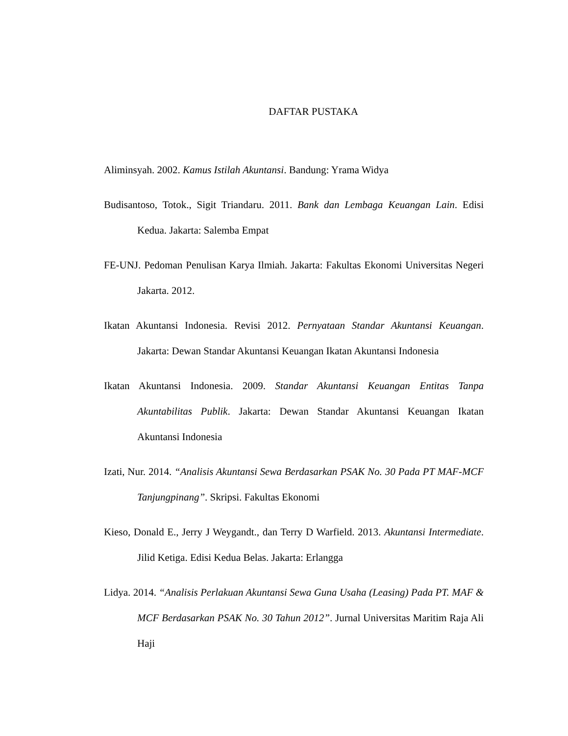DAFTAR PUSTAKA
Aliminsyah. 2002. Kamus Istilah Akuntansi. Bandung: Yrama Widya
Budisantoso, Totok., Sigit Triandaru. 2011. Bank dan Lembaga Keuangan Lain. Edisi Kedua. Jakarta: Salemba Empat
FE-UNJ. Pedoman Penulisan Karya Ilmiah. Jakarta: Fakultas Ekonomi Universitas Negeri Jakarta. 2012.
Ikatan Akuntansi Indonesia. Revisi 2012. Pernyataan Standar Akuntansi Keuangan. Jakarta: Dewan Standar Akuntansi Keuangan Ikatan Akuntansi Indonesia
Ikatan Akuntansi Indonesia. 2009. Standar Akuntansi Keuangan Entitas Tanpa Akuntabilitas Publik. Jakarta: Dewan Standar Akuntansi Keuangan Ikatan Akuntansi Indonesia
Izati, Nur. 2014. “Analisis Akuntansi Sewa Berdasarkan PSAK No. 30 Pada PT MAF-MCF Tanjungpinang”. Skripsi. Fakultas Ekonomi
Kieso, Donald E., Jerry J Weygandt., dan Terry D Warfield. 2013. Akuntansi Intermediate. Jilid Ketiga. Edisi Kedua Belas. Jakarta: Erlangga
Lidya. 2014. “Analisis Perlakuan Akuntansi Sewa Guna Usaha (Leasing) Pada PT. MAF & MCF Berdasarkan PSAK No. 30 Tahun 2012”. Jurnal Universitas Maritim Raja Ali Haji